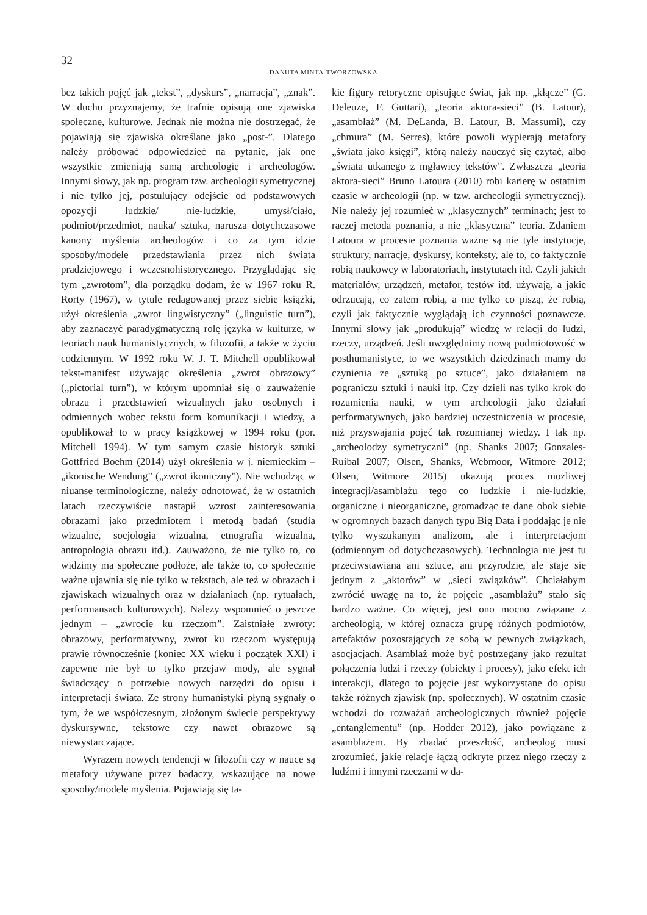32
DANUTA MINTA-TWORZOWSKA
bez takich pojęć jak „tekst”, „dyskurs”, „narracja”, „znak”. W duchu przyznajemy, że trafnie opisują one zjawiska społeczne, kulturowe. Jednak nie można nie dostrzegać, że pojawiają się zjawiska określane jako „post-”. Dlatego należy próbować odpowiedzieć na pytanie, jak one wszystkie zmieniają samą archeologię i archeologów. Innymi słowy, jak np. program tzw. archeologii symetrycznej i nie tylko jej, postulujący odejście od podstawowych opozycji ludzkie/ nie-ludzkie, umysł/ciało, podmiot/przedmiot, nauka/ sztuka, narusza dotychczasowe kanony myślenia archeologów i co za tym idzie sposoby/modele przedstawiania przez nich świata pradziejowego i wczesnohistorycznego. Przyglądając się tym „zwrotom”, dla porządku dodam, że w 1967 roku R. Rorty (1967), w tytule redagowanej przez siebie książki, użył określenia „zwrot lingwistyczny” („linguistic turn”), aby zaznaczyć paradygmatyczną rolę języka w kulturze, w teoriach nauk humanistycznych, w filozofii, a także w życiu codziennym. W 1992 roku W. J. T. Mitchell opublikował tekst-manifest używając określenia „zwrot obrazowy” („pictorial turn”), w którym upomniał się o zauważenie obrazu i przedstawień wizualnych jako osobnych i odmiennych wobec tekstu form komunikacji i wiedzy, a opublikował to w pracy książkowej w 1994 roku (por. Mitchell 1994). W tym samym czasie historyk sztuki Gottfried Boehm (2014) użył określenia w j. niemieckim – „ikonische Wendung” („zwrot ikoniczny”). Nie wchodząc w niuanse terminologiczne, należy odnotować, że w ostatnich latach rzeczywiście nastąpił wzrost zainteresowania obrazami jako przedmiotem i metodą badań (studia wizualne, socjologia wizualna, etnografia wizualna, antropologia obrazu itd.). Zauważono, że nie tylko to, co widzimy ma społeczne podłoże, ale także to, co społecznie ważne ujawnia się nie tylko w tekstach, ale też w obrazach i zjawiskach wizualnych oraz w działaniach (np. rytuałach, performansach kulturowych). Należy wspomnieć o jeszcze jednym – „zwrocie ku rzeczom”. Zaistniałe zwroty: obrazowy, performatywny, zwrot ku rzeczom występują prawie równocześnie (koniec XX wieku i początek XXI) i zapewne nie był to tylko przejaw mody, ale sygnał świadczący o potrzebie nowych narzędzi do opisu i interpretacji świata. Ze strony humanistyki płyną sygnały o tym, że we współczesnym, złożonym świecie perspektywy dyskursywne, tekstowe czy nawet obrazowe są niewystarczające.
Wyrazem nowych tendencji w filozofii czy w nauce są metafory używane przez badaczy, wskazujące na nowe sposoby/modele myślenia. Pojawiają się ta-
kie figury retoryczne opisujące świat, jak np. „kłącze” (G. Deleuze, F. Guttari), „teoria aktora-sieci” (B. Latour), „asamblaż” (M. DeLanda, B. Latour, B. Massumi), czy „chmura” (M. Serres), które powoli wypierają metafory „świata jako księgi”, którą należy nauczyć się czytać, albo „świata utkanego z mgławicy tekstów”. Zwłaszcza „teoria aktora-sieci” Bruno Latoura (2010) robi karierę w ostatnim czasie w archeologii (np. w tzw. archeologii symetrycznej). Nie należy jej rozumieć w „klasycznych” terminach; jest to raczej metoda poznania, a nie „klasyczna” teoria. Zdaniem Latoura w procesie poznania ważne są nie tyle instytucje, struktury, narracje, dyskursy, konteksty, ale to, co faktycznie robią naukowcy w laboratoriach, instytutach itd. Czyli jakich materiałów, urządzeń, metafor, testów itd. używają, a jakie odrzucają, co zatem robią, a nie tylko co piszą, że robią, czyli jak faktycznie wyglądają ich czynności poznawcze. Innymi słowy jak „produkują” wiedzę w relacji do ludzi, rzeczy, urządzeń. Jeśli uwzględnimy nową podmiotowość w posthumanistyce, to we wszystkich dziedzinach mamy do czynienia ze „sztuką po sztuce”, jako działaniem na pograniczu sztuki i nauki itp. Czy dzieli nas tylko krok do rozumienia nauki, w tym archeologii jako działań performatywnych, jako bardziej uczestniczenia w procesie, niż przyswajania pojęć tak rozumianej wiedzy. I tak np. „archeolodzy symetryczni” (np. Shanks 2007; Gonzales-Ruibal 2007; Olsen, Shanks, Webmoor, Witmore 2012; Olsen, Witmore 2015) ukazują proces możliwej integracji/asamblażu tego co ludzkie i nie-ludzkie, organiczne i nieorganiczne, gromadząc te dane obok siebie w ogromnych bazach danych typu Big Data i poddając je nie tylko wyszukanym analizom, ale i interpretacjom (odmiennym od dotychczasowych). Technologia nie jest tu przeciwstawiana ani sztuce, ani przyrodzie, ale staje się jednym z „aktorów” w „sieci związków”. Chciałabym zwrócić uwagę na to, że pojęcie „asamblażu” stało się bardzo ważne. Co więcej, jest ono mocno związane z archeologią, w której oznacza grupę różnych podmiotów, artefaktów pozostających ze sobą w pewnych związkach, asocjacjach. Asamblaż może być postrzegany jako rezultat połączenia ludzi i rzeczy (obiekty i procesy), jako efekt ich interakcji, dlatego to pojęcie jest wykorzystane do opisu także różnych zjawisk (np. społecznych). W ostatnim czasie wchodzi do rozważań archeologicznych również pojęcie „entanglementu” (np. Hodder 2012), jako powiązane z asamblażem. By zbadać przeszłość, archeolog musi zrozumieć, jakie relacje łączą odkryte przez niego rzeczy z ludźmi i innymi rzeczami w da-